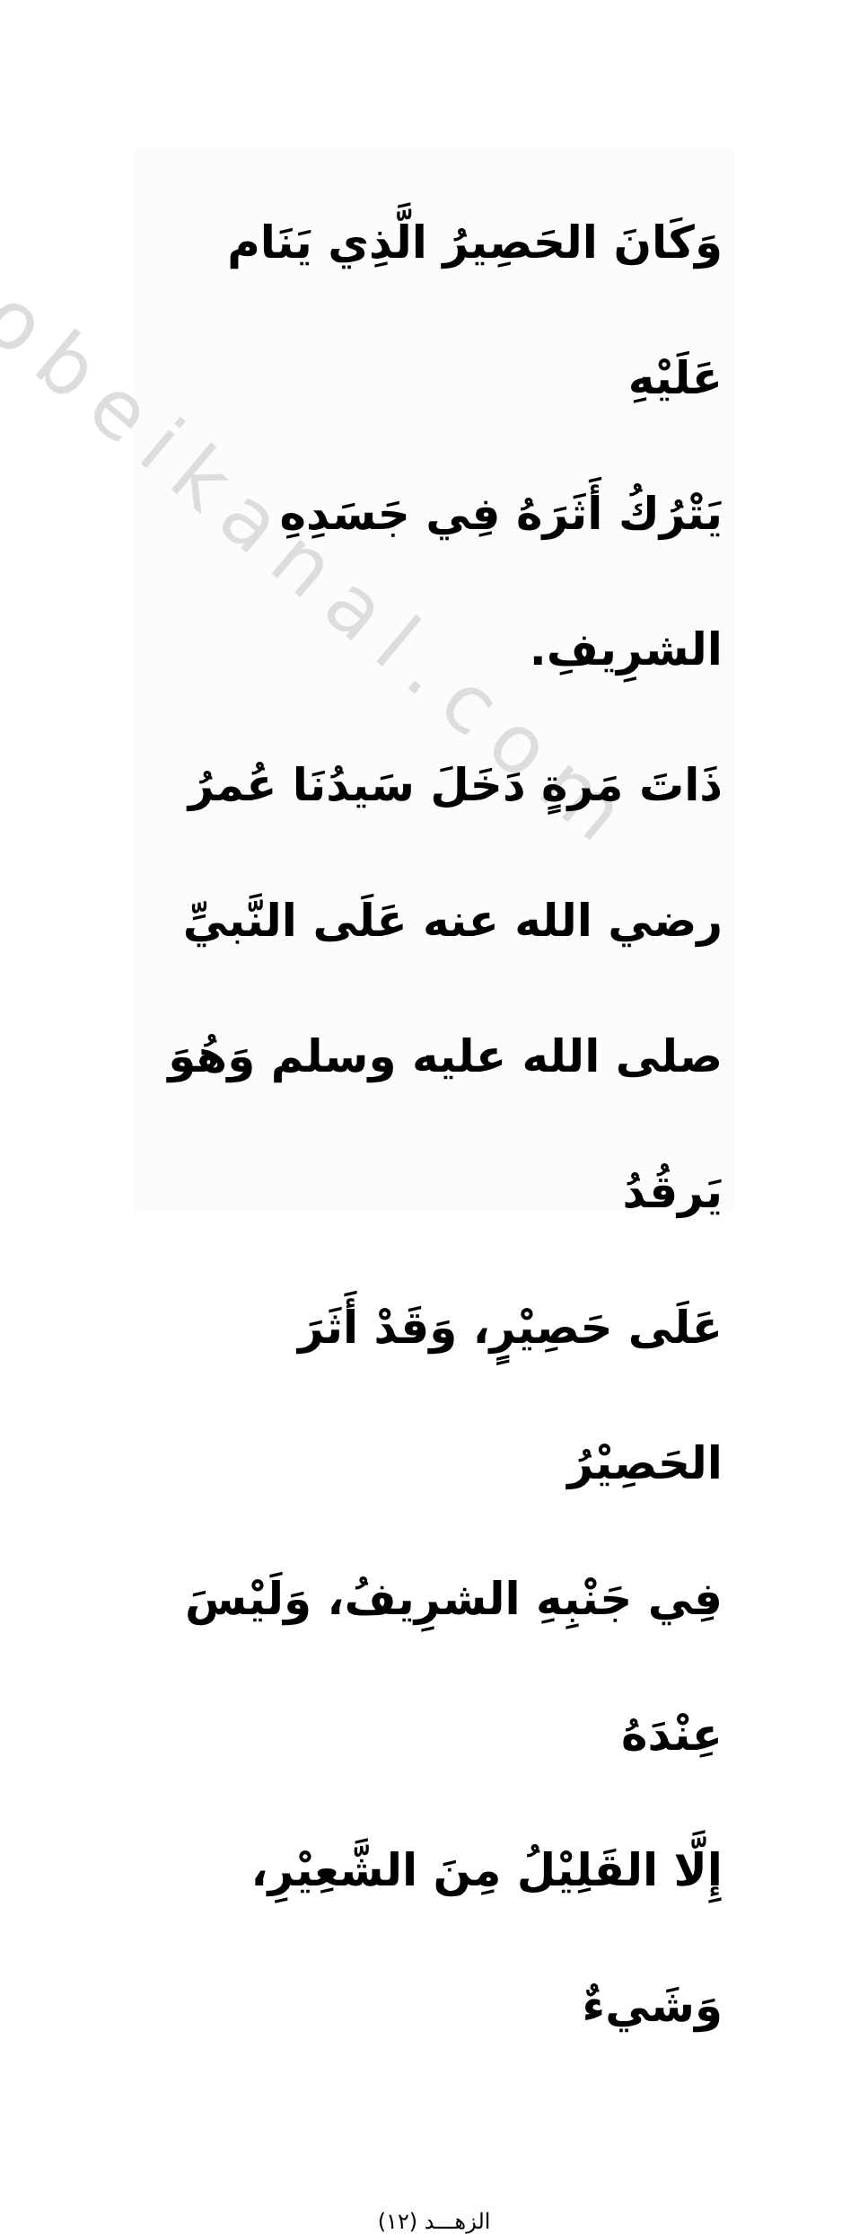obeikanal.com
وَكَانَ الحَصِيرُ الَّذِي يَنَام عَلَيْهِ
يَتْرُكُ أَثَرَهُ فِي جَسَدِهِ الشرِيفِ.
ذَاتَ مَرةٍ دَخَلَ سَيدُنَا عُمرُ
رضي الله عنه عَلَى النَّبيِّ صلى الله عليه وسلم وَهُوَ يَرقُدُ
عَلَى حَصِيْرٍ، وَقَدْ أَثَرَ الحَصِيْرُ
فِي جَنْبِهِ الشرِيفُ، وَلَيْسَ عِنْدَهُ
إِلَّا القَلِيْلُ مِنَ الشَّعِيْرِ، وَشَيءٌ
الزهـــد (١٢)